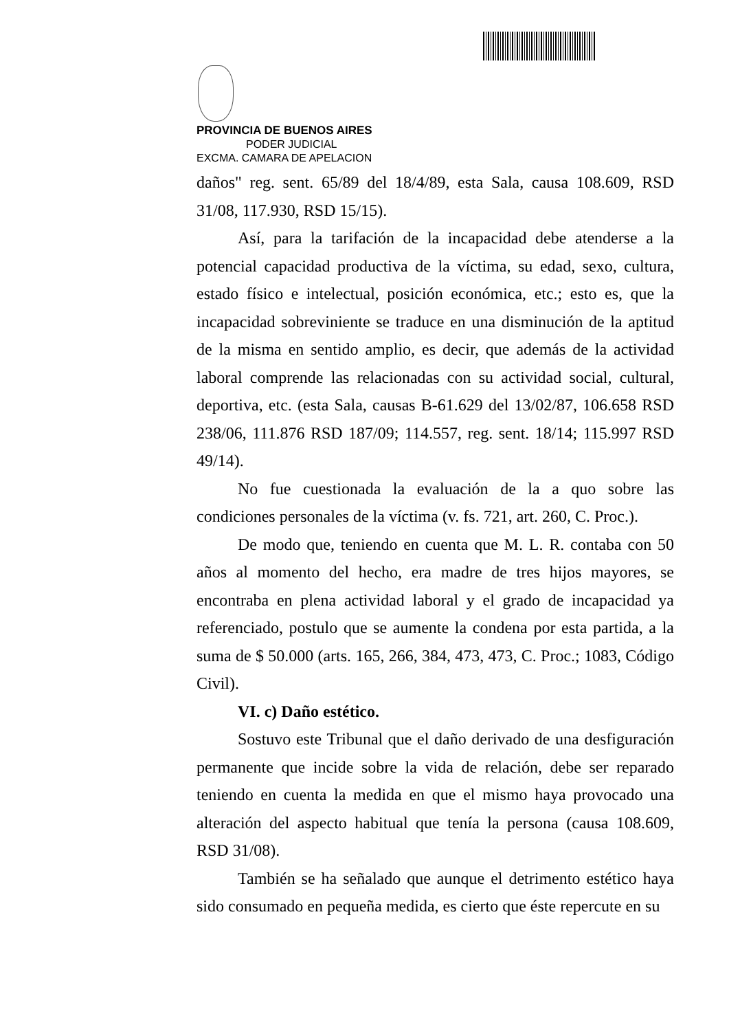PROVINCIA DE BUENOS AIRES
PODER JUDICIAL
EXCMA. CAMARA DE APELACION
daños" reg. sent. 65/89 del 18/4/89, esta Sala, causa 108.609, RSD 31/08, 117.930, RSD 15/15).
Así, para la tarifación de la incapacidad debe atenderse a la potencial capacidad productiva de la víctima, su edad, sexo, cultura, estado físico e intelectual, posición económica, etc.; esto es, que la incapacidad sobreviniente se traduce en una disminución de la aptitud de la misma en sentido amplio, es decir, que además de la actividad laboral comprende las relacionadas con su actividad social, cultural, deportiva, etc. (esta Sala, causas B-61.629 del 13/02/87, 106.658 RSD 238/06, 111.876 RSD 187/09; 114.557, reg. sent. 18/14; 115.997 RSD 49/14).
No fue cuestionada la evaluación de la a quo sobre las condiciones personales de la víctima (v. fs. 721, art. 260, C. Proc.).
De modo que, teniendo en cuenta que M. L. R. contaba con 50 años al momento del hecho, era madre de tres hijos mayores, se encontraba en plena actividad laboral y el grado de incapacidad ya referenciado, postulo que se aumente la condena por esta partida, a la suma de $ 50.000 (arts. 165, 266, 384, 473, 473, C. Proc.; 1083, Código Civil).
VI. c) Daño estético.
Sostuvo este Tribunal que el daño derivado de una desfiguración permanente que incide sobre la vida de relación, debe ser reparado teniendo en cuenta la medida en que el mismo haya provocado una alteración del aspecto habitual que tenía la persona (causa 108.609, RSD 31/08).
También se ha señalado que aunque el detrimento estético haya sido consumado en pequeña medida, es cierto que éste repercute en su